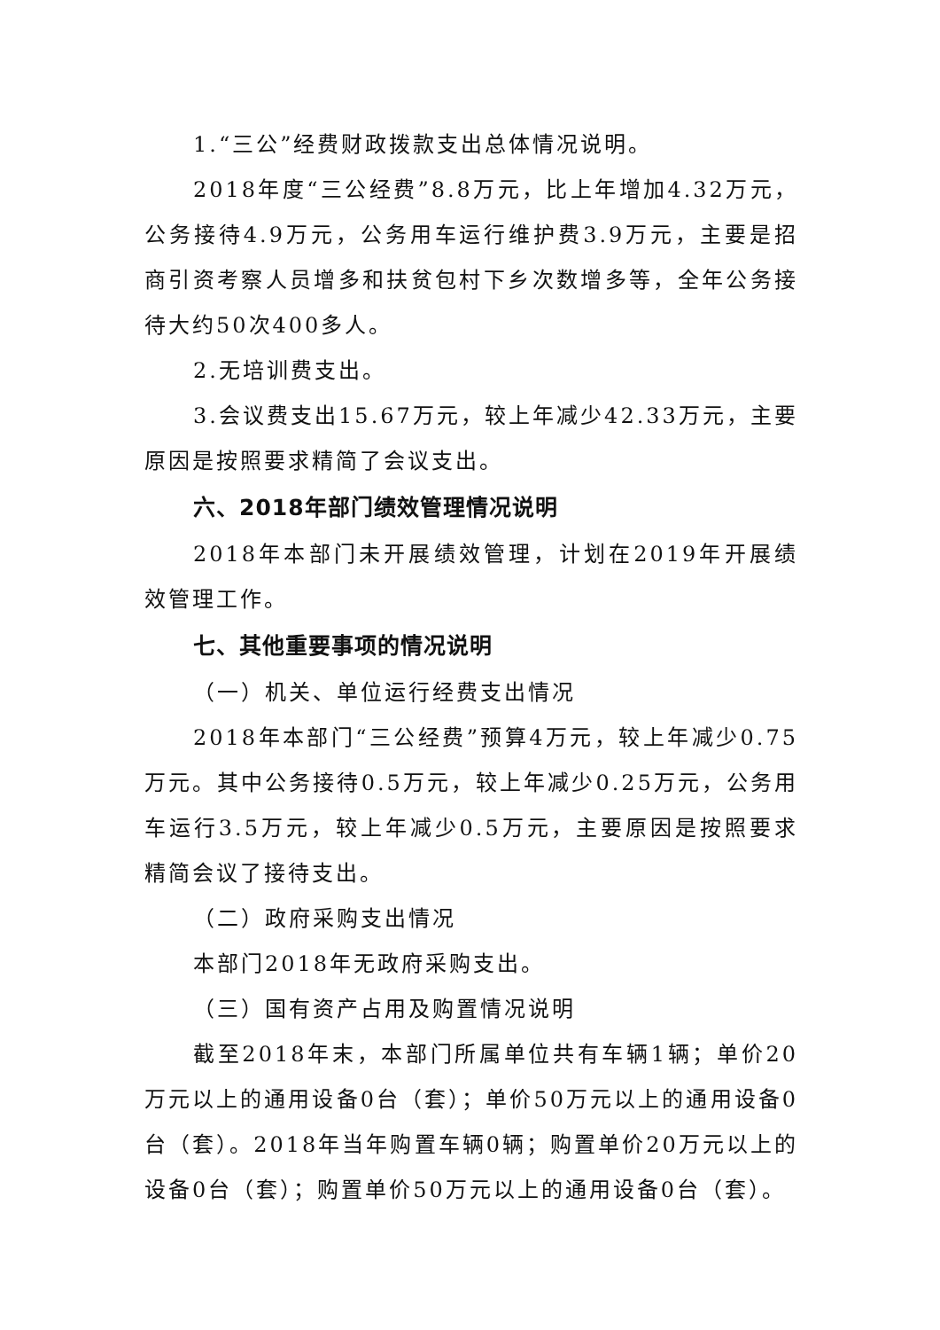1.“三公”经费财政拨款支出总体情况说明。
2018年度“三公经费”8.8万元，比上年增加4.32万元，公务接待4.9万元，公务用车运行维护费3.9万元，主要是招商引资考察人员增多和扶贫包村下乡次数增多等，全年公务接待大约50次400多人。
2.无培训费支出。
3.会议费支出15.67万元，较上年减少42.33万元，主要原因是按照要求精简了会议支出。
六、2018年部门绩效管理情况说明
2018年本部门未开展绩效管理，计划在2019年开展绩效管理工作。
七、其他重要事项的情况说明
（一）机关、单位运行经费支出情况
2018年本部门“三公经费”预算4万元，较上年减少0.75万元。其中公务接待0.5万元，较上年减少0.25万元，公务用车运行3.5万元，较上年减少0.5万元，主要原因是按照要求精简会议了接待支出。
（二）政府采购支出情况
本部门2018年无政府采购支出。
（三）国有资产占用及购置情况说明
截至2018年末，本部门所属单位共有车辆1辆；单价20万元以上的通用设备0台（套）；单价50万元以上的通用设备0台（套）。2018年当年购置车辆0辆；购置单价20万元以上的设备0台（套）；购置单价50万元以上的通用设备0台（套）。